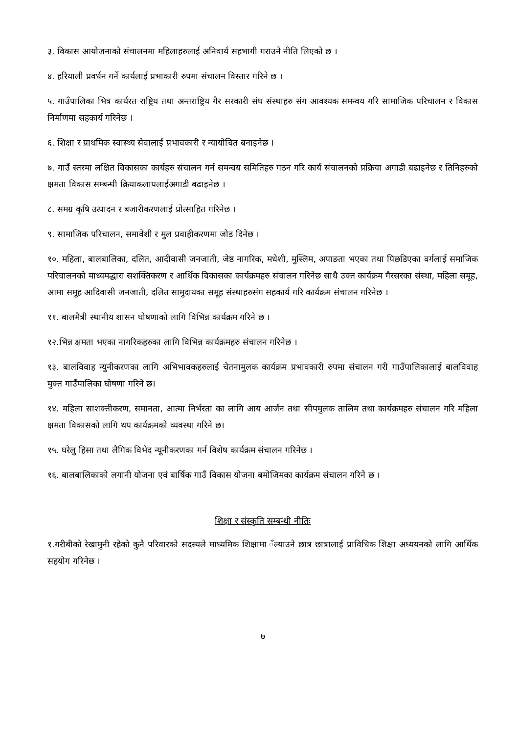३. विकास आयोजनाको संचालनमा महिलाहरुलाई अनिवार्य सहभागी गराउने नीति लिएको छ ।
४. हरियाली प्रवर्धन गर्ने कार्यलाई प्रभाकारी रुपमा संचालन विस्तार गरिने छ ।
५. गाउँपालिका भित्र कार्यरत राष्ट्रिय तथा अन्तराष्ट्रिय गैर सरकारी संघ संस्थाहरु संग आवश्यक समन्वय गरि सामाजिक परिचालन र विकास निर्माणमा सहकार्य गरिनेछ ।
६. शिक्षा र प्राथमिक स्वास्थ्य सेवालाई प्रभावकारी र न्यायोचित बनाइनेछ ।
७. गाउँ स्तरमा लक्षित विकासका कार्यहरु संचालन गर्न समन्वय समितिहरु गठन गरि कार्य संचालनको प्रक्रिया अगाडी बढाइनेछ र तिनिहरुको क्षमता विकास सम्बन्धी क्रियाकलापलाईअगाडी बढाइनेछ ।
८. समग्र कृषि उत्पादन र बजारीकरणलाई प्रोत्साहित गरिनेछ ।
९. सामाजिक परिचालन, समावेशी र मुल प्रवाहीकरणमा जोड दिनेछ ।
१०. महिला, बालबालिका, दलित, आदीवासी जनजाती, जेष्ठ नागरिक, मधेशी, मुस्लिम, अपाङता भएका तथा पिछडिएका वर्गलाई समाजिक परिचालनको माध्यमद्धारा सशक्तिकरण र आर्थिक विकासका कार्यक्रमहरु संचालन गरिनेछ साथै उक्त कार्यक्रम गैरसरका संस्था, महिला समूह, आमा समूह आदिवासी जनजाती, दलित सामुदायका समूह संस्थाहरुसंग सहकार्य गरि कार्यक्रम संचालन गरिनेछ ।
११. बालमैत्री स्थानीय शासन घोषणाको लागि विभिन्न कार्यक्रम गरिने छ ।
१२.भिन्न क्षमता भएका नागरिकहरुका लागि विभिन्न कार्यक्रमहरु संचालन गरिनेछ ।
१३. बालविवाह न्युनीकरणका लागि अभिभावकहरुलाई चेतनामुलक कार्यक्रम प्रभावकारी रुपमा संचालन गरी गाउँपालिकालाई बालविवाह मुक्त गाउँपालिका घोषणा गरिने छ।
१४. महिला साशक्तीकरण, समानता, आत्मा निर्भरता का लागि आय आर्जन तथा सीपमुलक तालिम तथा कार्यक्रमहरु संचालन गरि महिला क्षमता विकासको लागि थप कार्यक्रमको व्यवस्था गरिने छ।
१५. घरेलु हिसा तथा लैगिक विभेद न्यूनीकरणका गर्न विशेष कार्यक्रम संचालन गरिनेछ ।
१६. बालबालिकाको लगानी योजना एवं बार्षिक गाउँ विकास योजना बमोजिमका कार्यक्रम संचालन गरिने छ ।
शिक्षा र संस्कृति सम्बन्धी नीतिः
१.गरीबीको रेखामुनी रहेको कुनै परिवारको सदस्यले माध्यमिक शिक्षामा ँल्याउने छात्र छात्रालाई प्राविधिक शिक्षा अध्ययनको लागि आर्थिक सहयोग गरिनेछ ।
७